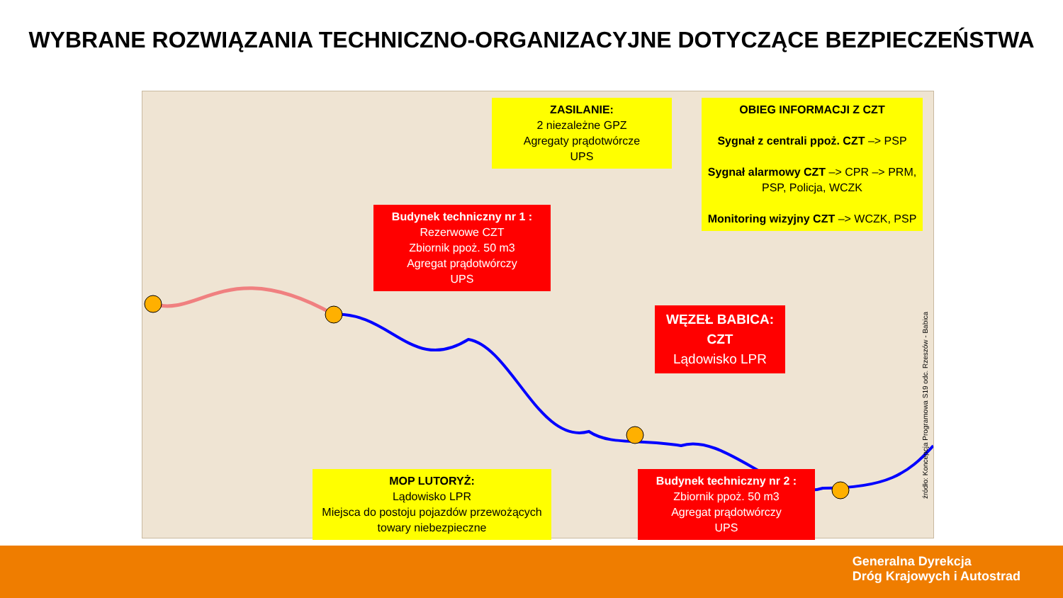WYBRANE ROZWIĄZANIA TECHNICZNO-ORGANIZACYJNE DOTYCZĄCE BEZPIECZEŃSTWA
ZASILANIE:
2 niezależne GPZ
Agregaty prądotwórcze
UPS
OBIEG INFORMACJI Z CZT
Sygnał z centrali ppoż. CZT –> PSP
Sygnał alarmowy CZT –> CPR –> PRM, PSP, Policja, WCZK
Monitoring wizyjny CZT –> WCZK, PSP
Budynek techniczny nr 1 :
Rezerwowe CZT
Zbiornik ppoż. 50 m3
Agregat prądotwórczy
UPS
WĘZEŁ BABICA:
CZT
Lądowisko LPR
MOP LUTORYŻ:
Lądowisko LPR
Miejsca do postoju pojazdów przewożących towary niebezpieczne
Budynek techniczny nr 2 :
Zbiornik ppoż. 50 m3
Agregat prądotwórczy
UPS
źródło: Koncepcja Programowa S19 odc. Rzeszów - Babica
Generalna Dyrekcja
Dróg Krajowych i Autostrad